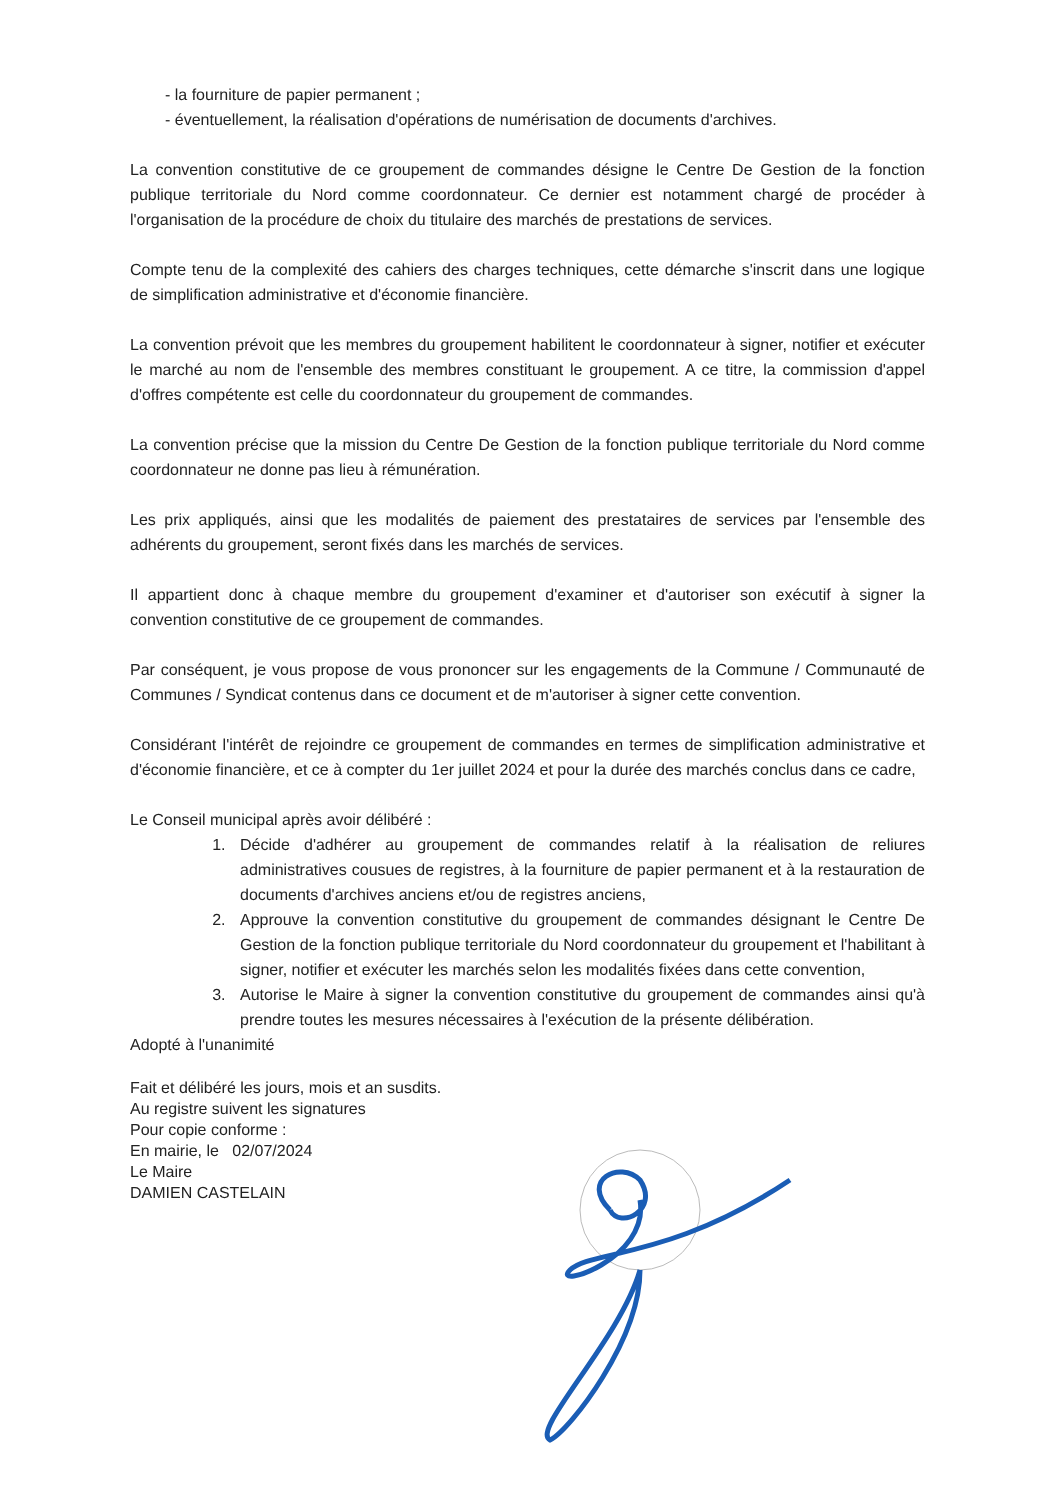- la fourniture de papier permanent ;
- éventuellement, la réalisation d'opérations de numérisation de documents d'archives.
La convention constitutive de ce groupement de commandes désigne le Centre De Gestion de la fonction publique territoriale du Nord comme coordonnateur. Ce dernier est notamment chargé de procéder à l'organisation de la procédure de choix du titulaire des marchés de prestations de services.
Compte tenu de la complexité des cahiers des charges techniques, cette démarche s'inscrit dans une logique de simplification administrative et d'économie financière.
La convention prévoit que les membres du groupement habilitent le coordonnateur à signer, notifier et exécuter le marché au nom de l'ensemble des membres constituant le groupement. A ce titre, la commission d'appel d'offres compétente est celle du coordonnateur du groupement de commandes.
La convention précise que la mission du Centre De Gestion de la fonction publique territoriale du Nord comme coordonnateur ne donne pas lieu à rémunération.
Les prix appliqués, ainsi que les modalités de paiement des prestataires de services par l'ensemble des adhérents du groupement, seront fixés dans les marchés de services.
Il appartient donc à chaque membre du groupement d'examiner et d'autoriser son exécutif à signer la convention constitutive de ce groupement de commandes.
Par conséquent, je vous propose de vous prononcer sur les engagements de la Commune / Communauté de Communes / Syndicat contenus dans ce document et de m'autoriser à signer cette convention.
Considérant l'intérêt de rejoindre ce groupement de commandes en termes de simplification administrative et d'économie financière, et ce à compter du 1er juillet 2024 et pour la durée des marchés conclus dans ce cadre,
Le Conseil municipal après avoir délibéré :
1. Décide d'adhérer au groupement de commandes relatif à la réalisation de reliures administratives cousues de registres, à la fourniture de papier permanent et à la restauration de documents d'archives anciens et/ou de registres anciens,
2. Approuve la convention constitutive du groupement de commandes désignant le Centre De Gestion de la fonction publique territoriale du Nord coordonnateur du groupement et l'habilitant à signer, notifier et exécuter les marchés selon les modalités fixées dans cette convention,
3. Autorise le Maire à signer la convention constitutive du groupement de commandes ainsi qu'à prendre toutes les mesures nécessaires à l'exécution de la présente délibération.
Adopté à l'unanimité
Fait et délibéré les jours, mois et an susdits.
Au registre suivent les signatures
Pour copie conforme :
En mairie, le 02/07/2024
Le Maire
DAMIEN CASTELAIN